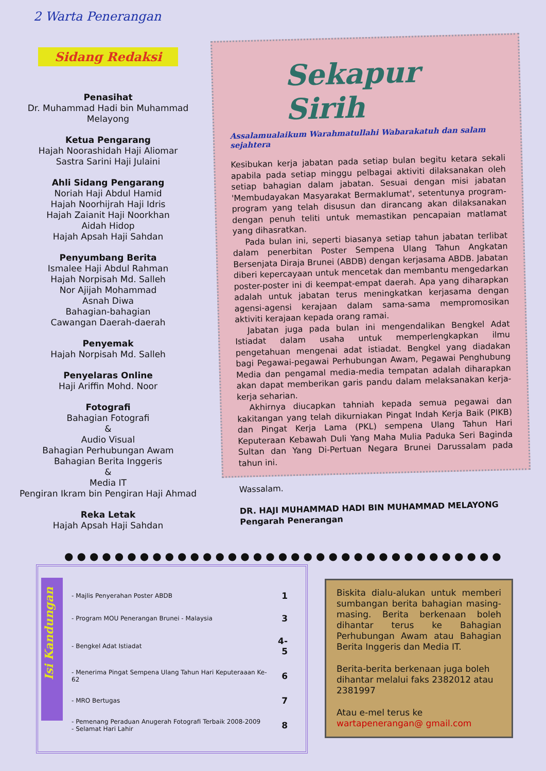2 Warta Penerangan
Sidang Redaksi
Penasihat
Dr. Muhammad Hadi bin Muhammad Melayong
Ketua Pengarang
Hajah Noorashidah Haji Aliomar
Sastra Sarini Haji Julaini
Ahli Sidang Pengarang
Noriah Haji Abdul Hamid
Hajah Noorhijrah Haji Idris
Hajah Zaianit Haji Noorkhan
Aidah Hidop
Hajah Apsah Haji Sahdan
Penyumbang Berita
Ismalee Haji Abdul Rahman
Hajah Norpisah Md. Salleh
Nor Ajijah Mohammad
Asnah Diwa
Bahagian-bahagian
Cawangan Daerah-daerah
Penyemak
Hajah Norpisah Md. Salleh
Penyelaras Online
Haji Ariffin Mohd. Noor
Fotografi
Bahagian Fotografi
&
Audio Visual
Bahagian Perhubungan Awam
Bahagian Berita Inggeris
&
Media IT
Pengiran Ikram bin Pengiran Haji Ahmad
Reka Letak
Hajah Apsah Haji Sahdan
Sekapur Sirih
Assalamualaikum Warahmatullahi Wabarakatuh dan salam sejahtera
Kesibukan kerja jabatan pada setiap bulan begitu ketara sekali apabila pada setiap minggu pelbagai aktiviti dilaksanakan oleh setiap bahagian dalam jabatan. Sesuai dengan misi jabatan 'Membudayakan Masyarakat Bermaklumat', setentunya program-program yang telah disusun dan dirancang akan dilaksanakan dengan penuh teliti untuk memastikan pencapaian matlamat yang dihasratkan.
Pada bulan ini, seperti biasanya setiap tahun jabatan terlibat dalam penerbitan Poster Sempena Ulang Tahun Angkatan Bersenjata Diraja Brunei (ABDB) dengan kerjasama ABDB. Jabatan diberi kepercayaan untuk mencetak dan membantu mengedarkan poster-poster ini di keempat-empat daerah. Apa yang diharapkan adalah untuk jabatan terus meningkatkan kerjasama dengan agensi-agensi kerajaan dalam sama-sama mempromosikan aktiviti kerajaan kepada orang ramai.
Jabatan juga pada bulan ini mengendalikan Bengkel Adat Istiadat dalam usaha untuk memperlengkapkan ilmu pengetahuan mengenai adat istiadat. Bengkel yang diadakan bagi Pegawai-pegawai Perhubungan Awam, Pegawai Penghubung Media dan pengamal media-media tempatan adalah diharapkan akan dapat memberikan garis pandu dalam melaksanakan kerja-kerja seharian.
Akhirnya diucapkan tahniah kepada semua pegawai dan kakitangan yang telah dikurniakan Pingat Indah Kerja Baik (PIKB) dan Pingat Kerja Lama (PKL) sempena Ulang Tahun Hari Keputeraan Kebawah Duli Yang Maha Mulia Paduka Seri Baginda Sultan dan Yang Di-Pertuan Negara Brunei Darussalam pada tahun ini.
Wassalam.
DR. HAJI MUHAMMAD HADI BIN MUHAMMAD MELAYONG
Pengarah Penerangan
●●●●●●●●●●●●●●●●●●●●●●●●●●●●●●●●●●●
Isi Kandungan
| - Majlis Penyerahan Poster ABDB | 1 |
| - Program MOU Penerangan Brunei - Malaysia | 3 |
| - Bengkel Adat Istiadat | 4-5 |
| - Menerima Pingat Sempena Ulang Tahun Hari Keputeraaan Ke- 62 | 6 |
| - MRO Bertugas | 7 |
| - Pemenang Peraduan Anugerah Fotografi Terbaik 2008-2009 - Selamat Hari Lahir | 8 |
Biskita dialu-alukan untuk memberi sumbangan berita bahagian masing-masing. Berita berkenaan boleh dihantar terus ke Bahagian Perhubungan Awam atau Bahagian Berita Inggeris dan Media IT.
Berita-berita berkenaan juga boleh dihantar melalui faks 2382012 atau 2381997
Atau e-mel terus ke wartapenerangan@ gmail.com